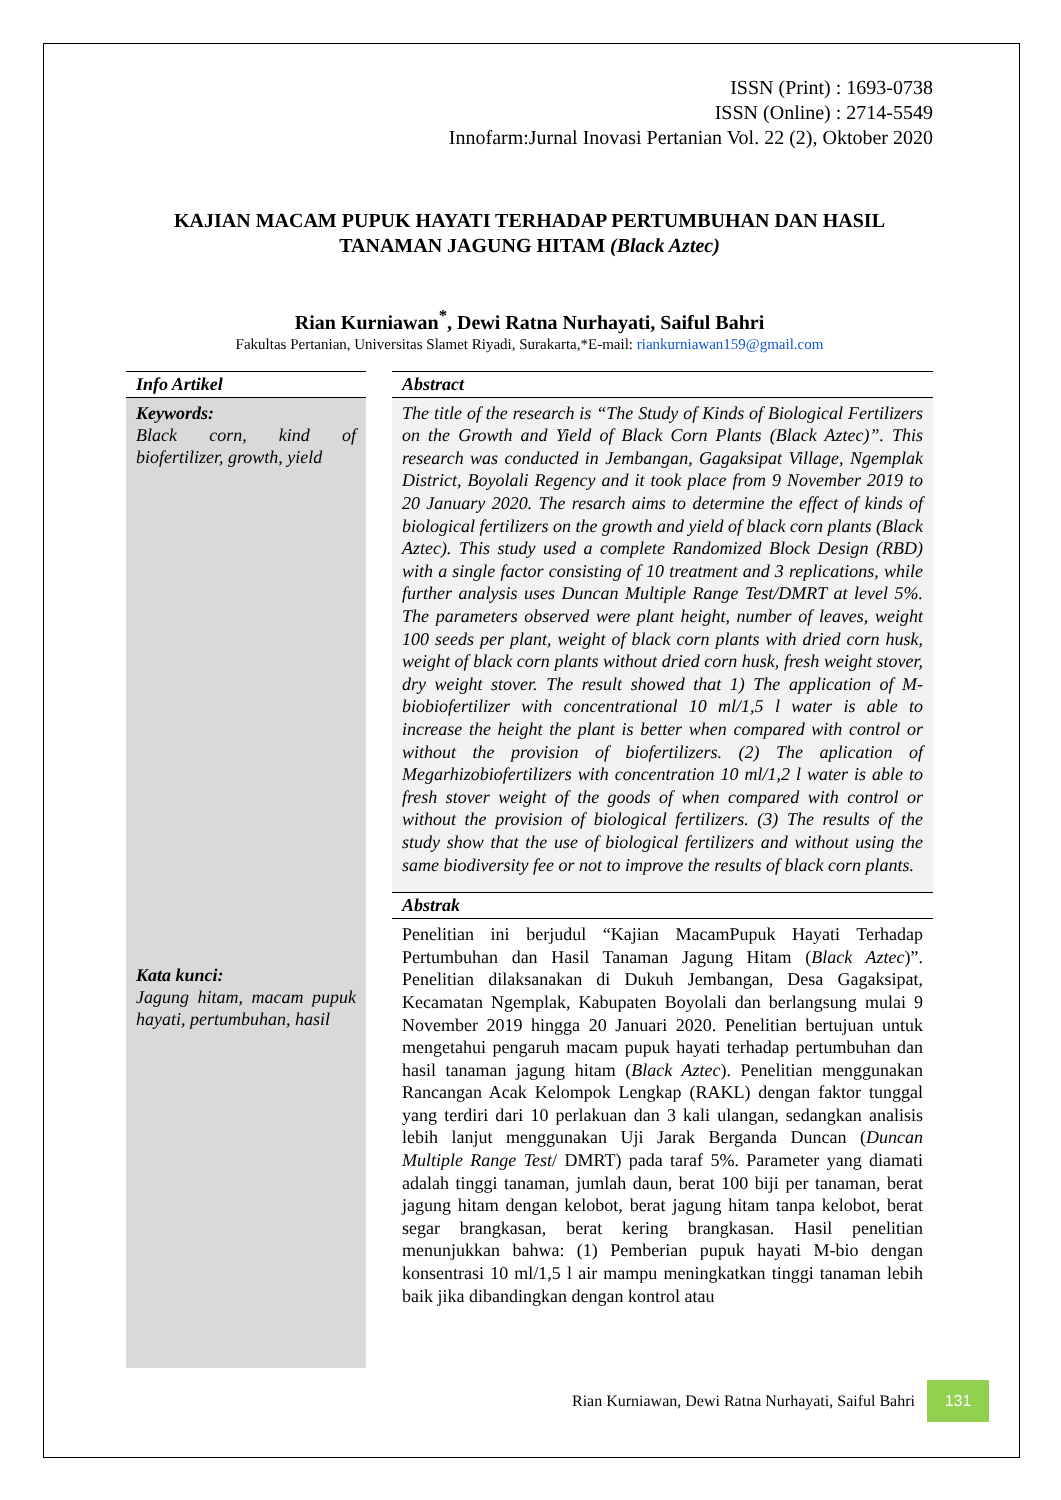ISSN (Print) : 1693-0738
ISSN (Online) : 2714-5549
Innofarm:Jurnal Inovasi Pertanian Vol. 22 (2), Oktober 2020
KAJIAN MACAM PUPUK HAYATI TERHADAP PERTUMBUHAN DAN HASIL TANAMAN JAGUNG HITAM (Black Aztec)
Rian Kurniawan<sup>*</sup>, Dewi Ratna Nurhayati, Saiful Bahri
Fakultas Pertanian, Universitas Slamet Riyadi, Surakarta,*E-mail: riankurniawan159@gmail.com
Info Artikel
Keywords:
Black corn, kind of biofertilizer, growth, yield
Kata kunci:
Jagung hitam, macam pupuk hayati, pertumbuhan, hasil
Abstract
The title of the research is “The Study of Kinds of Biological Fertilizers on the Growth and Yield of Black Corn Plants (Black Aztec)”. This research was conducted in Jembangan, Gagaksipat Village, Ngemplak District, Boyolali Regency and it took place from 9 November 2019 to 20 January 2020. The resarch aims to determine the effect of kinds of biological fertilizers on the growth and yield of black corn plants (Black Aztec). This study used a complete Randomized Block Design (RBD) with a single factor consisting of 10 treatment and 3 replications, while further analysis uses Duncan Multiple Range Test/DMRT at level 5%. The parameters observed were plant height, number of leaves, weight 100 seeds per plant, weight of black corn plants with dried corn husk, weight of black corn plants without dried corn husk, fresh weight stover, dry weight stover. The result showed that 1) The application of M-biobiofertilizer with concentrational 10 ml/1,5 l water is able to increase the height the plant is better when compared with control or without the provision of biofertilizers. (2) The aplication of Megarhizobiofertilizers with concentration 10 ml/1,2 l water is able to fresh stover weight of the goods of when compared with control or without the provision of biological fertilizers. (3) The results of the study show that the use of biological fertilizers and without using the same biodiversity fee or not to improve the results of black corn plants.
Abstrak
Penelitian ini berjudul “Kajian MacamPupuk Hayati Terhadap Pertumbuhan dan Hasil Tanaman Jagung Hitam (Black Aztec)”. Penelitian dilaksanakan di Dukuh Jembangan, Desa Gagaksipat, Kecamatan Ngemplak, Kabupaten Boyolali dan berlangsung mulai 9 November 2019 hingga 20 Januari 2020. Penelitian bertujuan untuk mengetahui pengaruh macam pupuk hayati terhadap pertumbuhan dan hasil tanaman jagung hitam (Black Aztec). Penelitian menggunakan Rancangan Acak Kelompok Lengkap (RAKL) dengan faktor tunggal yang terdiri dari 10 perlakuan dan 3 kali ulangan, sedangkan analisis lebih lanjut menggunakan Uji Jarak Berganda Duncan (Duncan Multiple Range Test/ DMRT) pada taraf 5%. Parameter yang diamati adalah tinggi tanaman, jumlah daun, berat 100 biji per tanaman, berat jagung hitam dengan kelobot, berat jagung hitam tanpa kelobot, berat segar brangkasan, berat kering brangkasan. Hasil penelitian menunjukkan bahwa: (1) Pemberian pupuk hayati M-bio dengan konsentrasi 10 ml/1,5 l air mampu meningkatkan tinggi tanaman lebih baik jika dibandingkan dengan kontrol atau
Rian Kurniawan, Dewi Ratna Nurhayati, Saiful Bahri 131